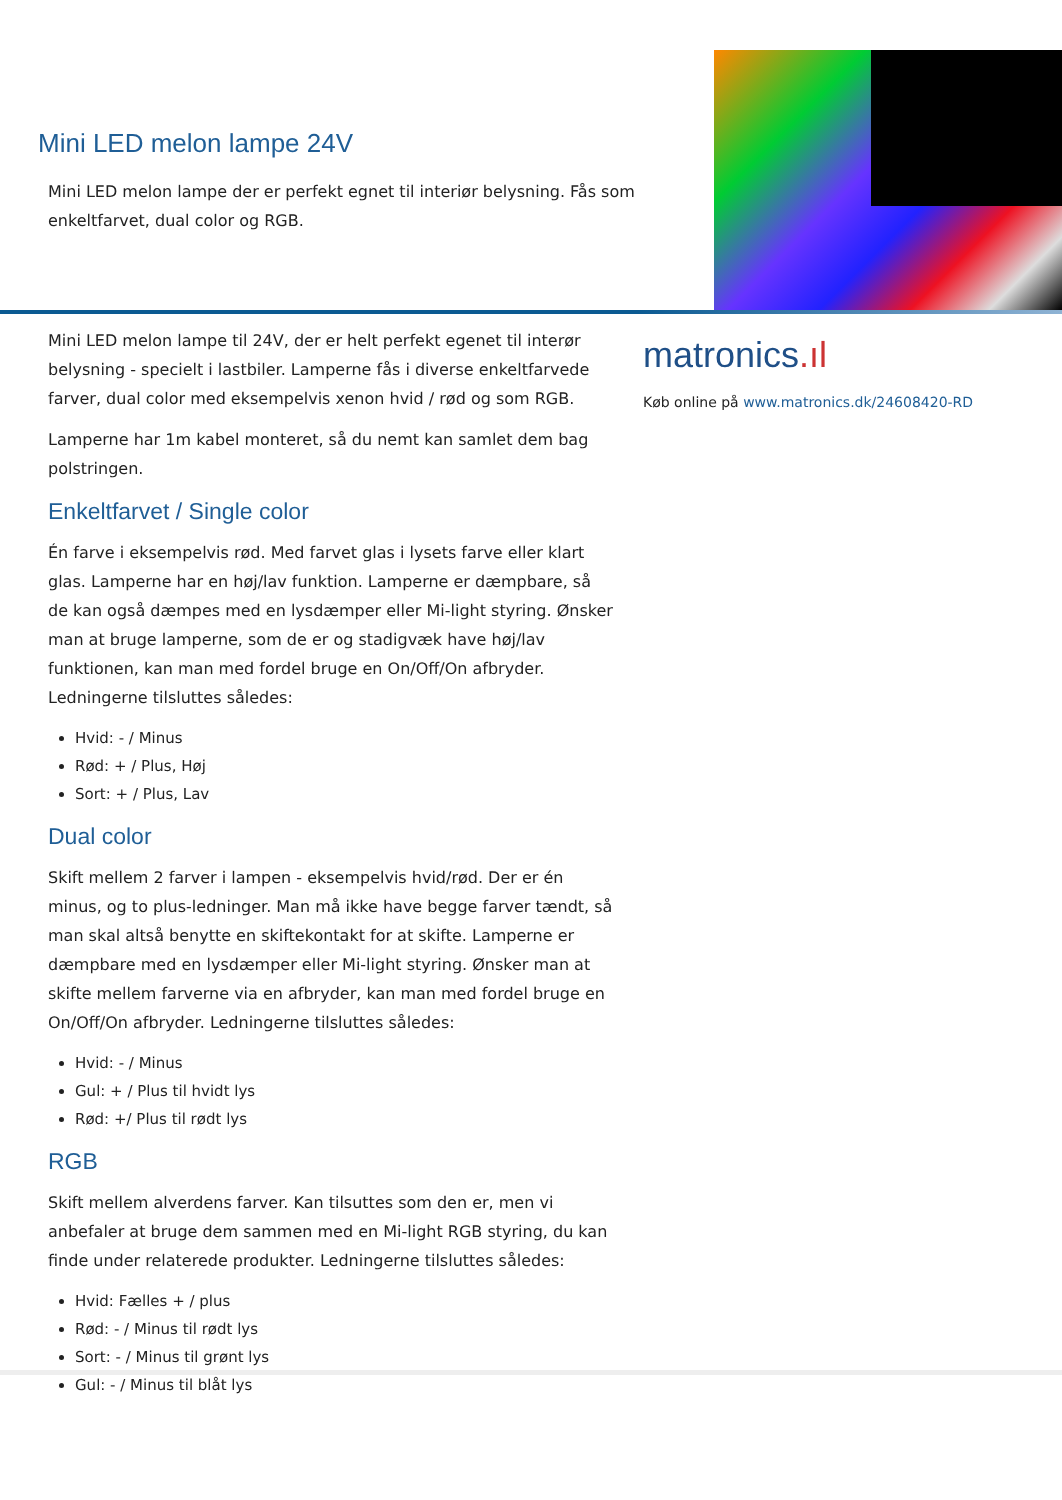Mini LED melon lampe 24V
Mini LED melon lampe der er perfekt egnet til interiør belysning. Fås som enkeltfarvet, dual color og RGB.
Mini LED melon lampe til 24V, der er helt perfekt egenet til interør belysning - specielt i lastbiler. Lamperne fås i diverse enkeltfarvede farver, dual color med eksempelvis xenon hvid / rød og som RGB.
Lamperne har 1m kabel monteret, så du nemt kan samlet dem bag polstringen.
Enkeltfarvet / Single color
Én farve i eksempelvis rød. Med farvet glas i lysets farve eller klart glas. Lamperne har en høj/lav funktion. Lamperne er dæmpbare, så de kan også dæmpes med en lysdæmper eller Mi-light styring. Ønsker man at bruge lamperne, som de er og stadigvæk have høj/lav funktionen, kan man med fordel bruge en On/Off/On afbryder. Ledningerne tilsluttes således:
Hvid: - / Minus
Rød: + / Plus, Høj
Sort: + / Plus, Lav
Dual color
Skift mellem 2 farver i lampen - eksempelvis hvid/rød. Der er én minus, og to plus-ledninger. Man må ikke have begge farver tændt, så man skal altså benytte en skiftekontakt for at skifte. Lamperne er dæmpbare med en lysdæmper eller Mi-light styring. Ønsker man at skifte mellem farverne via en afbryder, kan man med fordel bruge en On/Off/On afbryder. Ledningerne tilsluttes således:
Hvid: - / Minus
Gul: + / Plus til hvidt lys
Rød: +/ Plus til rødt lys
RGB
Skift mellem alverdens farver. Kan tilsuttes som den er, men vi anbefaler at bruge dem sammen med en Mi-light RGB styring, du kan finde under relaterede produkter. Ledningerne tilsluttes således:
Hvid: Fælles + / plus
Rød: - / Minus til rødt lys
Sort: - / Minus til grønt lys
Gul: - / Minus til blåt lys
matronics.ıl
Køb online på www.matronics.dk/24608420-RD